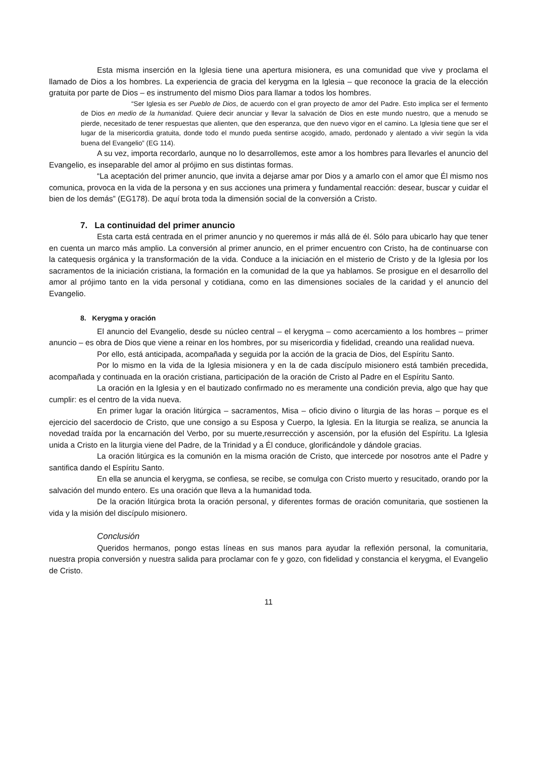Esta misma inserción en la Iglesia tiene una apertura misionera, es una comunidad que vive y proclama el llamado de Dios a los hombres. La experiencia de gracia del kerygma en la Iglesia – que reconoce la gracia de la elección gratuita por parte de Dios – es instrumento del mismo Dios para llamar a todos los hombres.
“Ser Iglesia es ser Pueblo de Dios, de acuerdo con el gran proyecto de amor del Padre. Esto implica ser el fermento de Dios en medio de la humanidad. Quiere decir anunciar y llevar la salvación de Dios en este mundo nuestro, que a menudo se pierde, necesitado de tener respuestas que alienten, que den esperanza, que den nuevo vigor en el camino. La Iglesia tiene que ser el lugar de la misericordia gratuita, donde todo el mundo pueda sentirse acogido, amado, perdonado y alentado a vivir según la vida buena del Evangelio” (EG 114).
A su vez, importa recordarlo, aunque no lo desarrollemos, este amor a los hombres para llevarles el anuncio del Evangelio, es inseparable del amor al prójimo en sus distintas formas.
“La aceptación del primer anuncio, que invita a dejarse amar por Dios y a amarlo con el amor que Él mismo nos comunica, provoca en la vida de la persona y en sus acciones una primera y fundamental reacción: desear, buscar y cuidar el bien de los demás” (EG178). De aquí brota toda la dimensión social de la conversión a Cristo.
7. La continuidad del primer anuncio
Esta carta está centrada en el primer anuncio y no queremos ir más allá de él. Sólo para ubicarlo hay que tener en cuenta un marco más amplio. La conversión al primer anuncio, en el primer encuentro con Cristo, ha de continuarse con la catequesis orgánica y la transformación de la vida. Conduce a la iniciación en el misterio de Cristo y de la Iglesia por los sacramentos de la iniciación cristiana, la formación en la comunidad de la que ya hablamos. Se prosigue en el desarrollo del amor al prójimo tanto en la vida personal y cotidiana, como en las dimensiones sociales de la caridad y el anuncio del Evangelio.
8. Kerygma y oración
El anuncio del Evangelio, desde su núcleo central – el kerygma – como acercamiento a los hombres – primer anuncio – es obra de Dios que viene a reinar en los hombres, por su misericordia y fidelidad, creando una realidad nueva.
Por ello, está anticipada, acompañada y seguida por la acción de la gracia de Dios, del Espíritu Santo.
Por lo mismo en la vida de la Iglesia misionera y en la de cada discípulo misionero está también precedida, acompañada y continuada en la oración cristiana, participación de la oración de Cristo al Padre en el Espíritu Santo.
La oración en la Iglesia y en el bautizado confirmado no es meramente una condición previa, algo que hay que cumplir: es el centro de la vida nueva.
En primer lugar la oración litúrgica – sacramentos, Misa – oficio divino o liturgia de las horas – porque es el ejercicio del sacerdocio de Cristo, que une consigo a su Esposa y Cuerpo, la Iglesia. En la liturgia se realiza, se anuncia la novedad traída por la encarnación del Verbo, por su muerte,resurrección y ascensión, por la efusión del Espíritu. La Iglesia unida a Cristo en la liturgia viene del Padre, de la Trinidad y a Él conduce, glorificándole y dándole gracias.
La oración litúrgica es la comunión en la misma oración de Cristo, que intercede por nosotros ante el Padre y santifica dando el Espíritu Santo.
En ella se anuncia el kerygma, se confiesa, se recibe, se comulga con Cristo muerto y resucitado, orando por la salvación del mundo entero. Es una oración que lleva a la humanidad toda.
De la oración litúrgica brota la oración personal, y diferentes formas de oración comunitaria, que sostienen la vida y la misión del discípulo misionero.
Conclusión
Queridos hermanos, pongo estas líneas en sus manos para ayudar la reflexión personal, la comunitaria, nuestra propia conversión y nuestra salida para proclamar con fe y gozo, con fidelidad y constancia el kerygma, el Evangelio de Cristo.
11